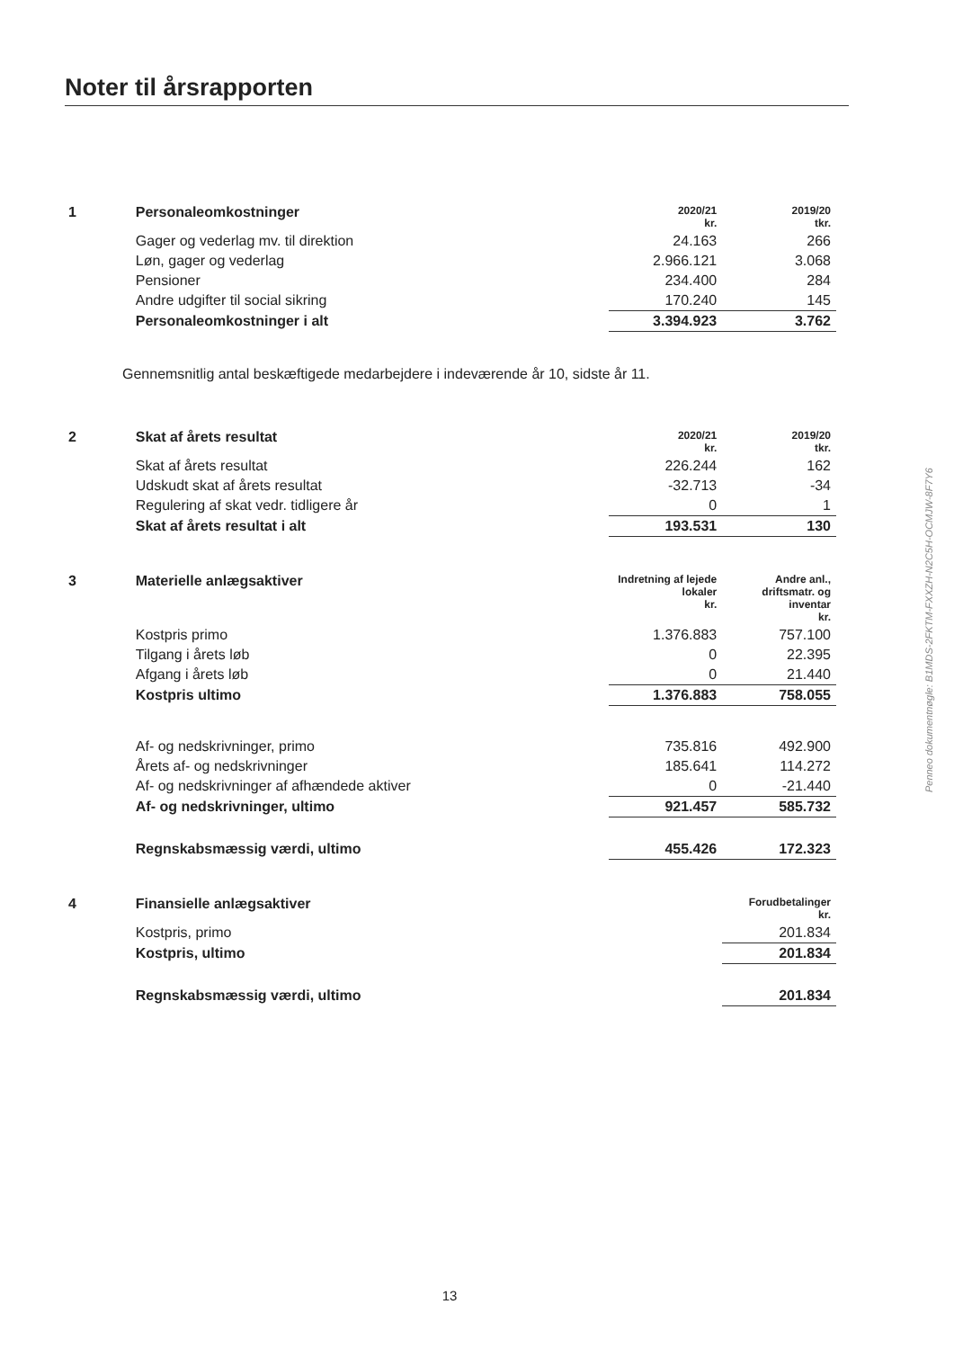Noter til årsrapporten
| 1 | Personaleomkostninger | 2020/21 kr. | 2019/20 tkr. |
| | Gager og vederlag mv. til direktion | 24.163 | 266 |
| | Løn, gager og vederlag | 2.966.121 | 3.068 |
| | Pensioner | 234.400 | 284 |
| | Andre udgifter til social sikring | 170.240 | 145 |
| | Personaleomkostninger i alt | 3.394.923 | 3.762 |
Gennemsnitlig antal beskæftigede medarbejdere i indeværende år 10, sidste år 11.
| 2 | Skat af årets resultat | 2020/21 kr. | 2019/20 tkr. |
| | Skat af årets resultat | 226.244 | 162 |
| | Udskudt skat af årets resultat | -32.713 | -34 |
| | Regulering af skat vedr. tidligere år | 0 | 1 |
| | Skat af årets resultat i alt | 193.531 | 130 |
| 3 | Materielle anlægsaktiver | Indretning af lejede lokaler kr. | Andre anl., driftsmatr. og inventar kr. |
| | Kostpris primo | 1.376.883 | 757.100 |
| | Tilgang i årets løb | 0 | 22.395 |
| | Afgang i årets løb | 0 | 21.440 |
| | Kostpris ultimo | 1.376.883 | 758.055 |
| | Af- og nedskrivninger, primo | 735.816 | 492.900 |
| | Årets af- og nedskrivninger | 185.641 | 114.272 |
| | Af- og nedskrivninger af afhændede aktiver | 0 | -21.440 |
| | Af- og nedskrivninger, ultimo | 921.457 | 585.732 |
| | Regnskabsmæssig værdi, ultimo | 455.426 | 172.323 |
| 4 | Finansielle anlægsaktiver | | Forudbetalinger kr. |
| | Kostpris, primo | | 201.834 |
| | Kostpris, ultimo | | 201.834 |
| | Regnskabsmæssig værdi, ultimo | | 201.834 |
Penneo dokumentnøgle: B1MDS-2FKTM-FXXZH-N2C5H-OCMJW-8F7Y6
13